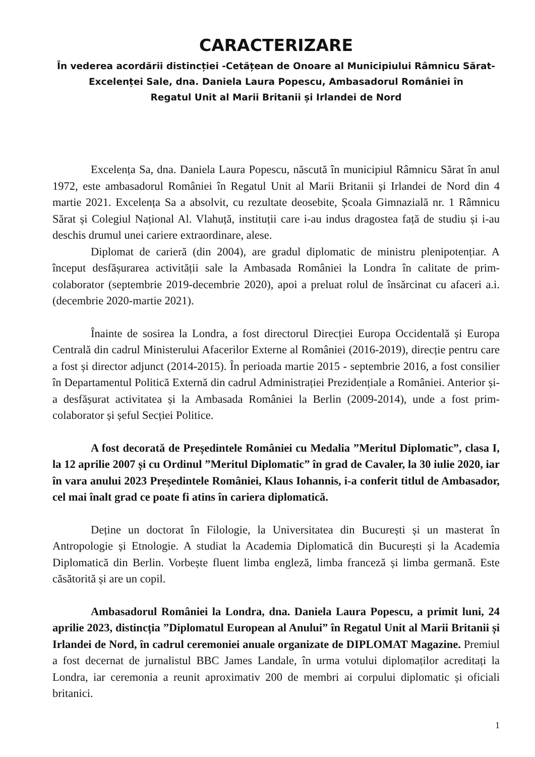CARACTERIZARE
În vederea acordării distincției -Cetățean de Onoare al Municipiului Râmnicu Sărat-
Excelenței Sale, dna. Daniela Laura Popescu, Ambasadorul României în
Regatul Unit al Marii Britanii și Irlandei de Nord
Excelența Sa, dna. Daniela Laura Popescu, născută în municipiul Râmnicu Sărat în anul 1972, este ambasadorul României în Regatul Unit al Marii Britanii și Irlandei de Nord din 4 martie 2021. Excelența Sa a absolvit, cu rezultate deosebite, Școala Gimnazială nr. 1 Râmnicu Sărat și Colegiul Național Al. Vlahuță, instituții care i-au indus dragostea față de studiu și i-au deschis drumul unei cariere extraordinare, alese.
Diplomat de carieră (din 2004), are gradul diplomatic de ministru plenipotențiar. A început desfășurarea activității sale la Ambasada României la Londra în calitate de prim-colaborator (septembrie 2019-decembrie 2020), apoi a preluat rolul de însărcinat cu afaceri a.i. (decembrie 2020-martie 2021).
Înainte de sosirea la Londra, a fost directorul Direcției Europa Occidentală și Europa Centrală din cadrul Ministerului Afacerilor Externe al României (2016-2019), direcție pentru care a fost și director adjunct (2014-2015). În perioada martie 2015 - septembrie 2016, a fost consilier în Departamentul Politică Externă din cadrul Administrației Prezidențiale a României. Anterior și-a desfășurat activitatea și la Ambasada României la Berlin (2009-2014), unde a fost prim-colaborator și șeful Secției Politice.
A fost decorată de Președintele României cu Medalia ”Meritul Diplomatic”, clasa I, la 12 aprilie 2007 și cu Ordinul ”Meritul Diplomatic” în grad de Cavaler, la 30 iulie 2020, iar în vara anului 2023 Președintele României, Klaus Iohannis, i-a conferit titlul de Ambasador, cel mai înalt grad ce poate fi atins în cariera diplomatică.
Deține un doctorat în Filologie, la Universitatea din București și un masterat în Antropologie și Etnologie. A studiat la Academia Diplomatică din București și la Academia Diplomatică din Berlin. Vorbește fluent limba engleză, limba franceză și limba germană. Este căsătorită și are un copil.
Ambasadorul României la Londra, dna. Daniela Laura Popescu, a primit luni, 24 aprilie 2023, distincția ”Diplomatul European al Anului” în Regatul Unit al Marii Britanii și Irlandei de Nord, în cadrul ceremoniei anuale organizate de DIPLOMAT Magazine. Premiul a fost decernat de jurnalistul BBC James Landale, în urma votului diplomaților acreditați la Londra, iar ceremonia a reunit aproximativ 200 de membri ai corpului diplomatic și oficiali britanici.
1